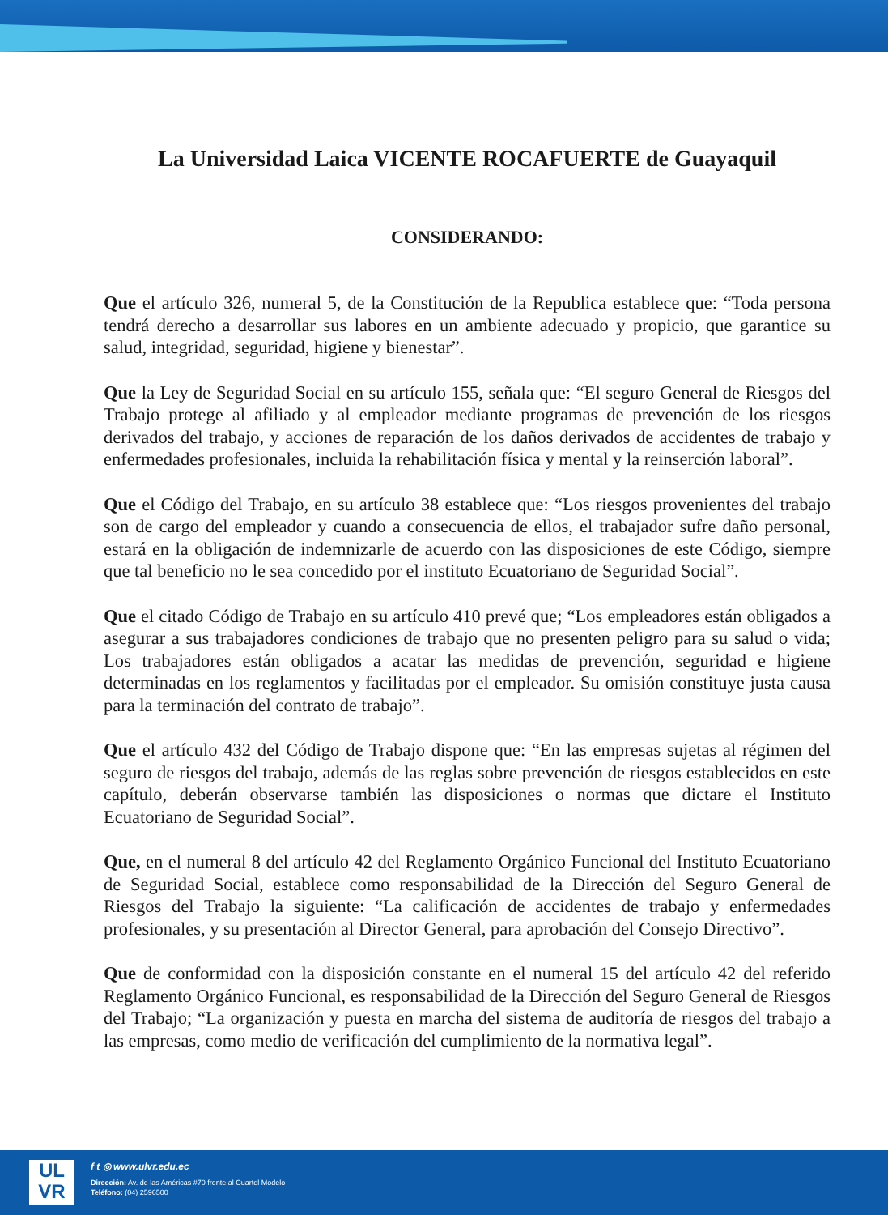La Universidad Laica VICENTE ROCAFUERTE de Guayaquil
CONSIDERANDO:
Que el artículo 326, numeral 5, de la Constitución de la Republica establece que: “Toda persona tendrá derecho a desarrollar sus labores en un ambiente adecuado y propicio, que garantice su salud, integridad, seguridad, higiene y bienestar”.
Que la Ley de Seguridad Social en su artículo 155, señala que: “El seguro General de Riesgos del Trabajo protege al afiliado y al empleador mediante programas de prevención de los riesgos derivados del trabajo, y acciones de reparación de los daños derivados de accidentes de trabajo y enfermedades profesionales, incluida la rehabilitación física y mental y la reinserción laboral”.
Que el Código del Trabajo, en su artículo 38 establece que: “Los riesgos provenientes del trabajo son de cargo del empleador y cuando a consecuencia de ellos, el trabajador sufre daño personal, estará en la obligación de indemnizarle de acuerdo con las disposiciones de este Código, siempre que tal beneficio no le sea concedido por el instituto Ecuatoriano de Seguridad Social”.
Que el citado Código de Trabajo en su artículo 410 prevé que; “Los empleadores están obligados a asegurar a sus trabajadores condiciones de trabajo que no presenten peligro para su salud o vida; Los trabajadores están obligados a acatar las medidas de prevención, seguridad e higiene determinadas en los reglamentos y facilitadas por el empleador. Su omisión constituye justa causa para la terminación del contrato de trabajo”.
Que el artículo 432 del Código de Trabajo dispone que: “En las empresas sujetas al régimen del seguro de riesgos del trabajo, además de las reglas sobre prevención de riesgos establecidos en este capítulo, deberán observarse también las disposiciones o normas que dictare el Instituto Ecuatoriano de Seguridad Social”.
Que, en el numeral 8 del artículo 42 del Reglamento Orgánico Funcional del Instituto Ecuatoriano de Seguridad Social, establece como responsabilidad de la Dirección del Seguro General de Riesgos del Trabajo la siguiente: “La calificación de accidentes de trabajo y enfermedades profesionales, y su presentación al Director General, para aprobación del Consejo Directivo”.
Que de conformidad con la disposición constante en el numeral 15 del artículo 42 del referido Reglamento Orgánico Funcional, es responsabilidad de la Dirección del Seguro General de Riesgos del Trabajo; “La organización y puesta en marcha del sistema de auditoría de riesgos del trabajo a las empresas, como medio de verificación del cumplimiento de la normativa legal”.
UL
VR
f t ◎ www.ulvr.edu.ec
Dirección: Av. de las Américas #70 frente al Cuartel Modelo
Teléfono: (04) 2596500